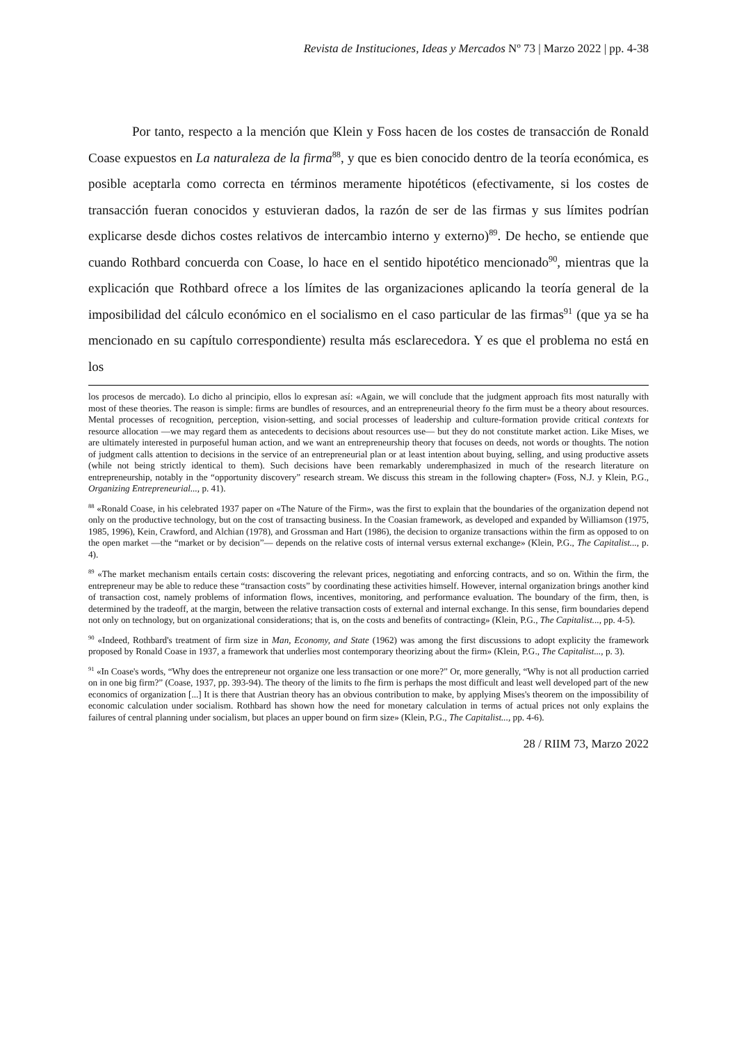Revista de Instituciones, Ideas y Mercados Nº 73 | Marzo 2022 | pp. 4-38
Por tanto, respecto a la mención que Klein y Foss hacen de los costes de transacción de Ronald Coase expuestos en La naturaleza de la firma<sup>88</sup>, y que es bien conocido dentro de la teoría económica, es posible aceptarla como correcta en términos meramente hipotéticos (efectivamente, si los costes de transacción fueran conocidos y estuvieran dados, la razón de ser de las firmas y sus límites podrían explicarse desde dichos costes relativos de intercambio interno y externo)<sup>89</sup>. De hecho, se entiende que cuando Rothbard concuerda con Coase, lo hace en el sentido hipotético mencionado<sup>90</sup>, mientras que la explicación que Rothbard ofrece a los límites de las organizaciones aplicando la teoría general de la imposibilidad del cálculo económico en el socialismo en el caso particular de las firmas<sup>91</sup> (que ya se ha mencionado en su capítulo correspondiente) resulta más esclarecedora. Y es que el problema no está en los
los procesos de mercado). Lo dicho al principio, ellos lo expresan así: «Again, we will conclude that the judgment approach fits most naturally with most of these theories. The reason is simple: firms are bundles of resources, and an entrepreneurial theory fo the firm must be a theory about resources. Mental processes of recognition, perception, vision-setting, and social processes of leadership and culture-formation provide critical contexts for resource allocation —we may regard them as antecedents to decisions about resources use— but they do not constitute market action. Like Mises, we are ultimately interested in purposeful human action, and we want an entrepreneurship theory that focuses on deeds, not words or thoughts. The notion of judgment calls attention to decisions in the service of an entrepreneurial plan or at least intention about buying, selling, and using productive assets (while not being strictly identical to them). Such decisions have been remarkably underemphasized in much of the research literature on entrepreneurship, notably in the “opportunity discovery” research stream. We discuss this stream in the following chapter» (Foss, N.J. y Klein, P.G., Organizing Entrepreneurial..., p. 41).
<sup>88</sup> «Ronald Coase, in his celebrated 1937 paper on «The Nature of the Firm», was the first to explain that the boundaries of the organization depend not only on the productive technology, but on the cost of transacting business. In the Coasian framework, as developed and expanded by Williamson (1975, 1985, 1996), Kein, Crawford, and Alchian (1978), and Grossman and Hart (1986), the decision to organize transactions within the firm as opposed to on the open market —the “market or by decision”— depends on the relative costs of internal versus external exchange» (Klein, P.G., The Capitalist..., p. 4).
<sup>89</sup> «The market mechanism entails certain costs: discovering the relevant prices, negotiating and enforcing contracts, and so on. Within the firm, the entrepreneur may be able to reduce these “transaction costs” by coordinating these activities himself. However, internal organization brings another kind of transaction cost, namely problems of information flows, incentives, monitoring, and performance evaluation. The boundary of the firm, then, is determined by the tradeoff, at the margin, between the relative transaction costs of external and internal exchange. In this sense, firm boundaries depend not only on technology, but on organizational considerations; that is, on the costs and benefits of contracting» (Klein, P.G., The Capitalist..., pp. 4-5).
<sup>90</sup> «Indeed, Rothbard's treatment of firm size in Man, Economy, and State (1962) was among the first discussions to adopt explicity the framework proposed by Ronald Coase in 1937, a framework that underlies most contemporary theorizing about the firm» (Klein, P.G., The Capitalist..., p. 3).
<sup>91</sup> «In Coase's words, “Why does the entrepreneur not organize one less transaction or one more?” Or, more generally, “Why is not all production carried on in one big firm?” (Coase, 1937, pp. 393-94). The theory of the limits to fhe firm is perhaps the most difficult and least well developed part of the new economics of organization [...] It is there that Austrian theory has an obvious contribution to make, by applying Mises's theorem on the impossibility of economic calculation under socialism. Rothbard has shown how the need for monetary calculation in terms of actual prices not only explains the failures of central planning under socialism, but places an upper bound on firm size» (Klein, P.G., The Capitalist..., pp. 4-6).
28 / RIIM 73, Marzo 2022